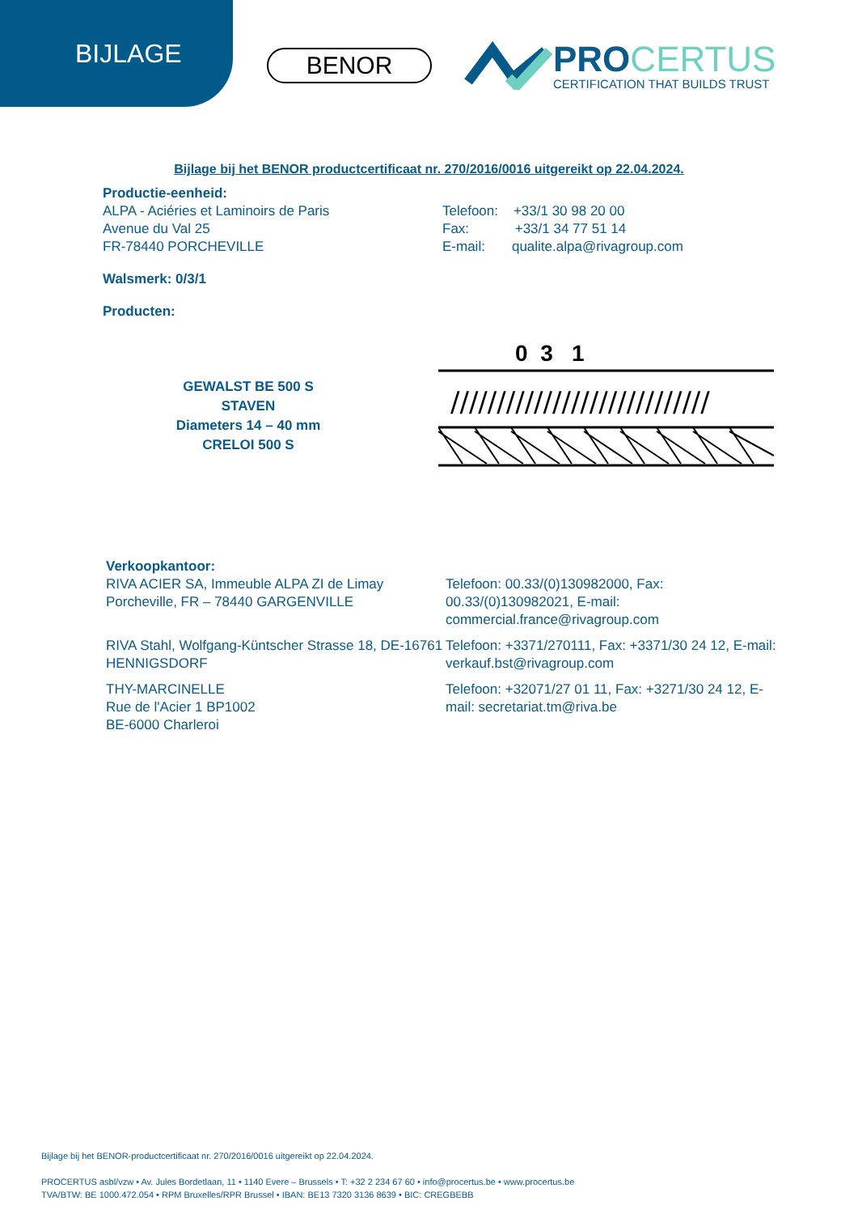BIJLAGE
BENOR
PROCERTUS
CERTIFICATION THAT BUILDS TRUST
Bijlage bij het BENOR productcertificaat nr. 270/2016/0016 uitgereikt op 22.04.2024.
Productie-eenheid:
ALPA - Aciéries et Laminoirs de Paris
Avenue du Val 25
FR-78440 PORCHEVILLE
Telefoon: +33/1 30 98 20 00
Fax: +33/1 34 77 51 14
E-mail: qualite.alpa@rivagroup.com
Walsmerk: 0/3/1
Producten:
GEWALST BE 500 S
STAVEN
Diameters 14 – 40 mm
CRELOI 500 S
0 3 1
////////////////////////////
Verkoopkantoor:
RIVA ACIER SA, Immeuble ALPA ZI de Limay
Porcheville, FR – 78440 GARGENVILLE
Telefoon: 00.33/(0)130982000, Fax:
00.33/(0)130982021, E-mail:
commercial.france@rivagroup.com
RIVA Stahl, Wolfgang-Küntscher Strasse 18, DE-16761 HENNIGSDORF
Telefoon: +3371/270111, Fax: +3371/30 24 12, E-mail: verkauf.bst@rivagroup.com
THY-MARCINELLE
Rue de l'Acier 1 BP1002
BE-6000 Charleroi
Telefoon: +32071/27 01 11, Fax: +3271/30 24 12, E-mail: secretariat.tm@riva.be
Bijlage bij het BENOR-productcertificaat nr. 270/2016/0016 uitgereikt op 22.04.2024.
PROCERTUS asbl/vzw • Av. Jules Bordetlaan, 11 • 1140 Evere – Brussels • T: +32 2 234 67 60 • info@procertus.be • www.procertus.be
TVA/BTW: BE 1000.472.054 • RPM Bruxelles/RPR Brussel • IBAN: BE13 7320 3136 8639 • BIC: CREGBEBB